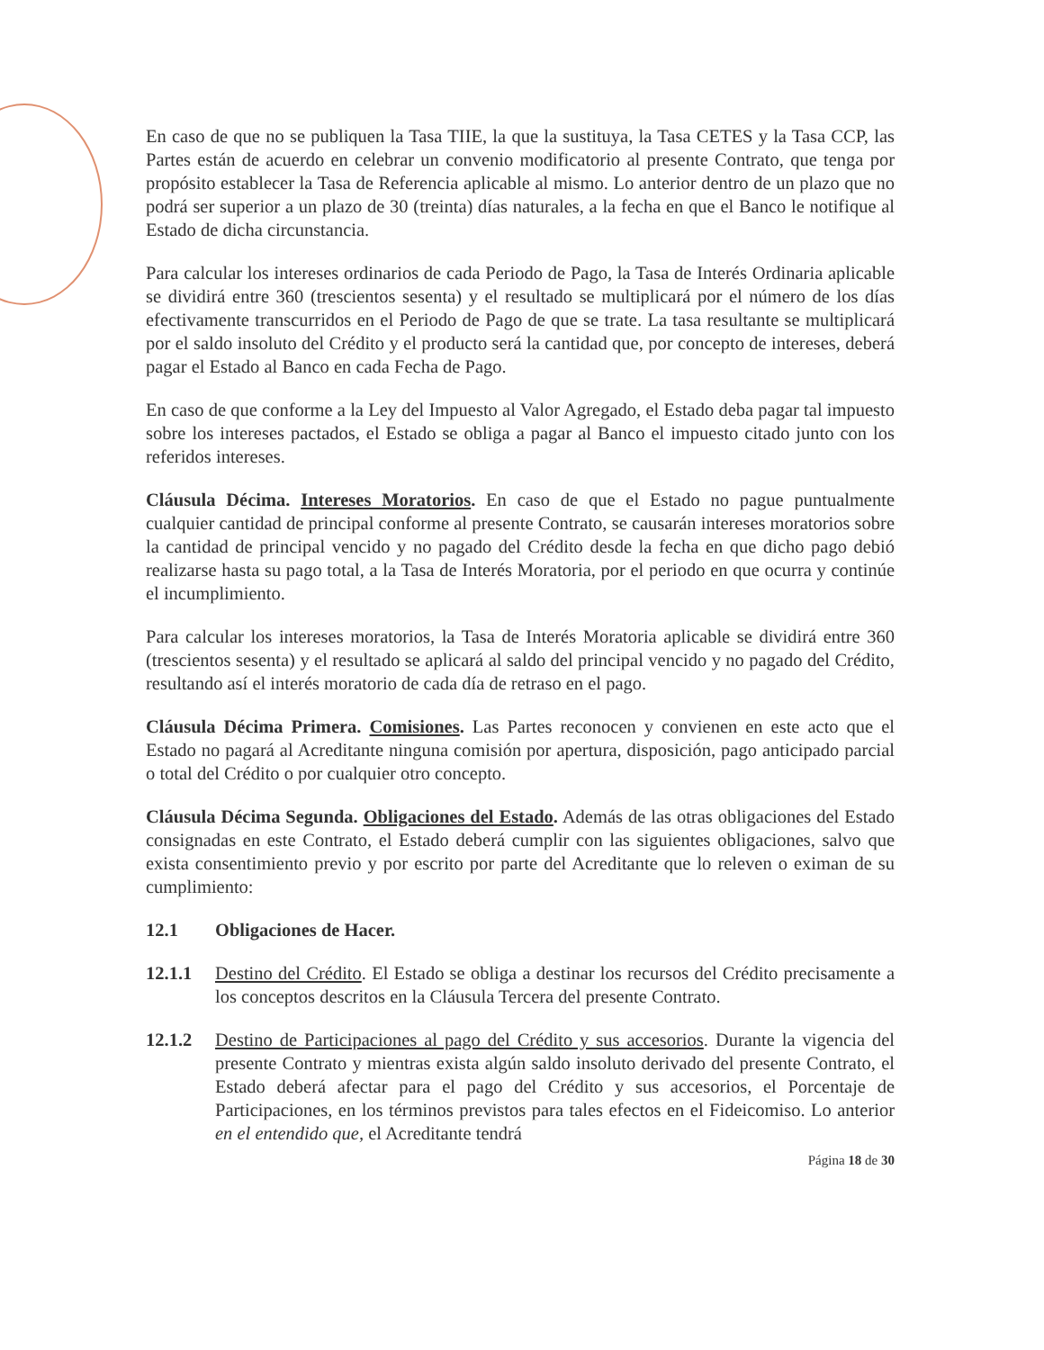En caso de que no se publiquen la Tasa TIIE, la que la sustituya, la Tasa CETES y la Tasa CCP, las Partes están de acuerdo en celebrar un convenio modificatorio al presente Contrato, que tenga por propósito establecer la Tasa de Referencia aplicable al mismo. Lo anterior dentro de un plazo que no podrá ser superior a un plazo de 30 (treinta) días naturales, a la fecha en que el Banco le notifique al Estado de dicha circunstancia.
Para calcular los intereses ordinarios de cada Periodo de Pago, la Tasa de Interés Ordinaria aplicable se dividirá entre 360 (trescientos sesenta) y el resultado se multiplicará por el número de los días efectivamente transcurridos en el Periodo de Pago de que se trate. La tasa resultante se multiplicará por el saldo insoluto del Crédito y el producto será la cantidad que, por concepto de intereses, deberá pagar el Estado al Banco en cada Fecha de Pago.
En caso de que conforme a la Ley del Impuesto al Valor Agregado, el Estado deba pagar tal impuesto sobre los intereses pactados, el Estado se obliga a pagar al Banco el impuesto citado junto con los referidos intereses.
Cláusula Décima. Intereses Moratorios. En caso de que el Estado no pague puntualmente cualquier cantidad de principal conforme al presente Contrato, se causarán intereses moratorios sobre la cantidad de principal vencido y no pagado del Crédito desde la fecha en que dicho pago debió realizarse hasta su pago total, a la Tasa de Interés Moratoria, por el periodo en que ocurra y continúe el incumplimiento.
Para calcular los intereses moratorios, la Tasa de Interés Moratoria aplicable se dividirá entre 360 (trescientos sesenta) y el resultado se aplicará al saldo del principal vencido y no pagado del Crédito, resultando así el interés moratorio de cada día de retraso en el pago.
Cláusula Décima Primera. Comisiones. Las Partes reconocen y convienen en este acto que el Estado no pagará al Acreditante ninguna comisión por apertura, disposición, pago anticipado parcial o total del Crédito o por cualquier otro concepto.
Cláusula Décima Segunda. Obligaciones del Estado. Además de las otras obligaciones del Estado consignadas en este Contrato, el Estado deberá cumplir con las siguientes obligaciones, salvo que exista consentimiento previo y por escrito por parte del Acreditante que lo releven o eximan de su cumplimiento:
12.1 Obligaciones de Hacer.
12.1.1 Destino del Crédito. El Estado se obliga a destinar los recursos del Crédito precisamente a los conceptos descritos en la Cláusula Tercera del presente Contrato.
12.1.2 Destino de Participaciones al pago del Crédito y sus accesorios. Durante la vigencia del presente Contrato y mientras exista algún saldo insoluto derivado del presente Contrato, el Estado deberá afectar para el pago del Crédito y sus accesorios, el Porcentaje de Participaciones, en los términos previstos para tales efectos en el Fideicomiso. Lo anterior en el entendido que, el Acreditante tendrá
Página 18 de 30